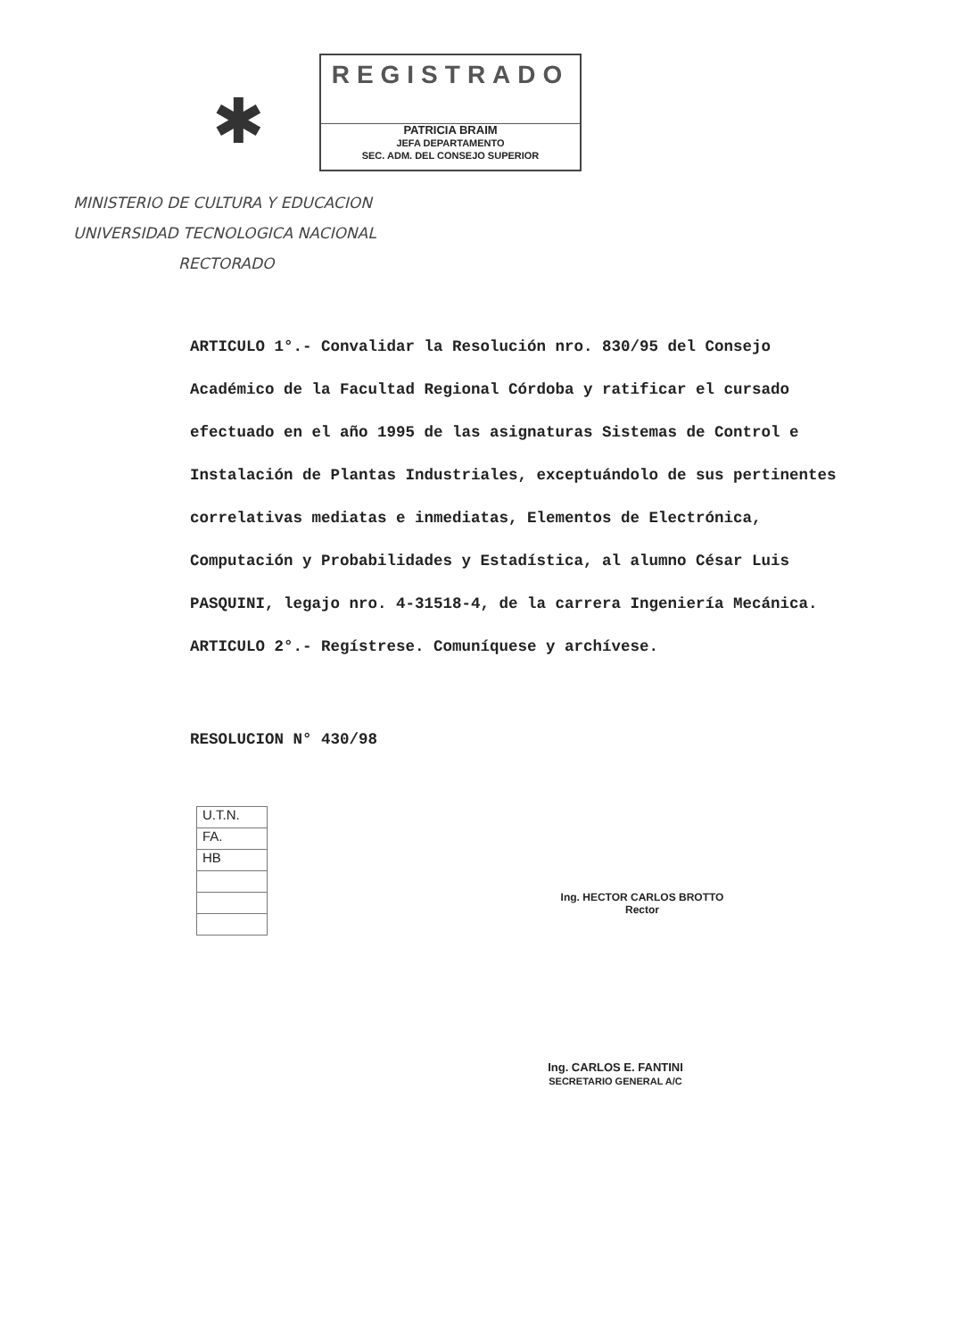✱
REGISTRADO
PATRICIA BRAIM
JEFA DEPARTAMENTO
SEC. ADM. DEL CONSEJO SUPERIOR
MINISTERIO DE CULTURA Y EDUCACION
UNIVERSIDAD TECNOLOGICA NACIONAL
RECTORADO
ARTICULO 1°.- Convalidar la Resolución nro. 830/95 del Consejo Académico de la Facultad Regional Córdoba y ratificar el cursado efectuado en el año 1995 de las asignaturas Sistemas de Control e Instalación de Plantas Industriales, exceptuándolo de sus pertinentes correlativas mediatas e inmediatas, Elementos de Electrónica, Computación y Probabilidades y Estadística, al alumno César Luis PASQUINI, legajo nro. 4-31518-4, de la carrera Ingeniería Mecánica.
ARTICULO 2°.- Regístrese. Comuníquese y archívese.
RESOLUCION N° 430/98
U.T.N.
FA.
HB
Ing. HECTOR CARLOS BROTTO
Rector
Ing. CARLOS E. FANTINI
SECRETARIO GENERAL A/C